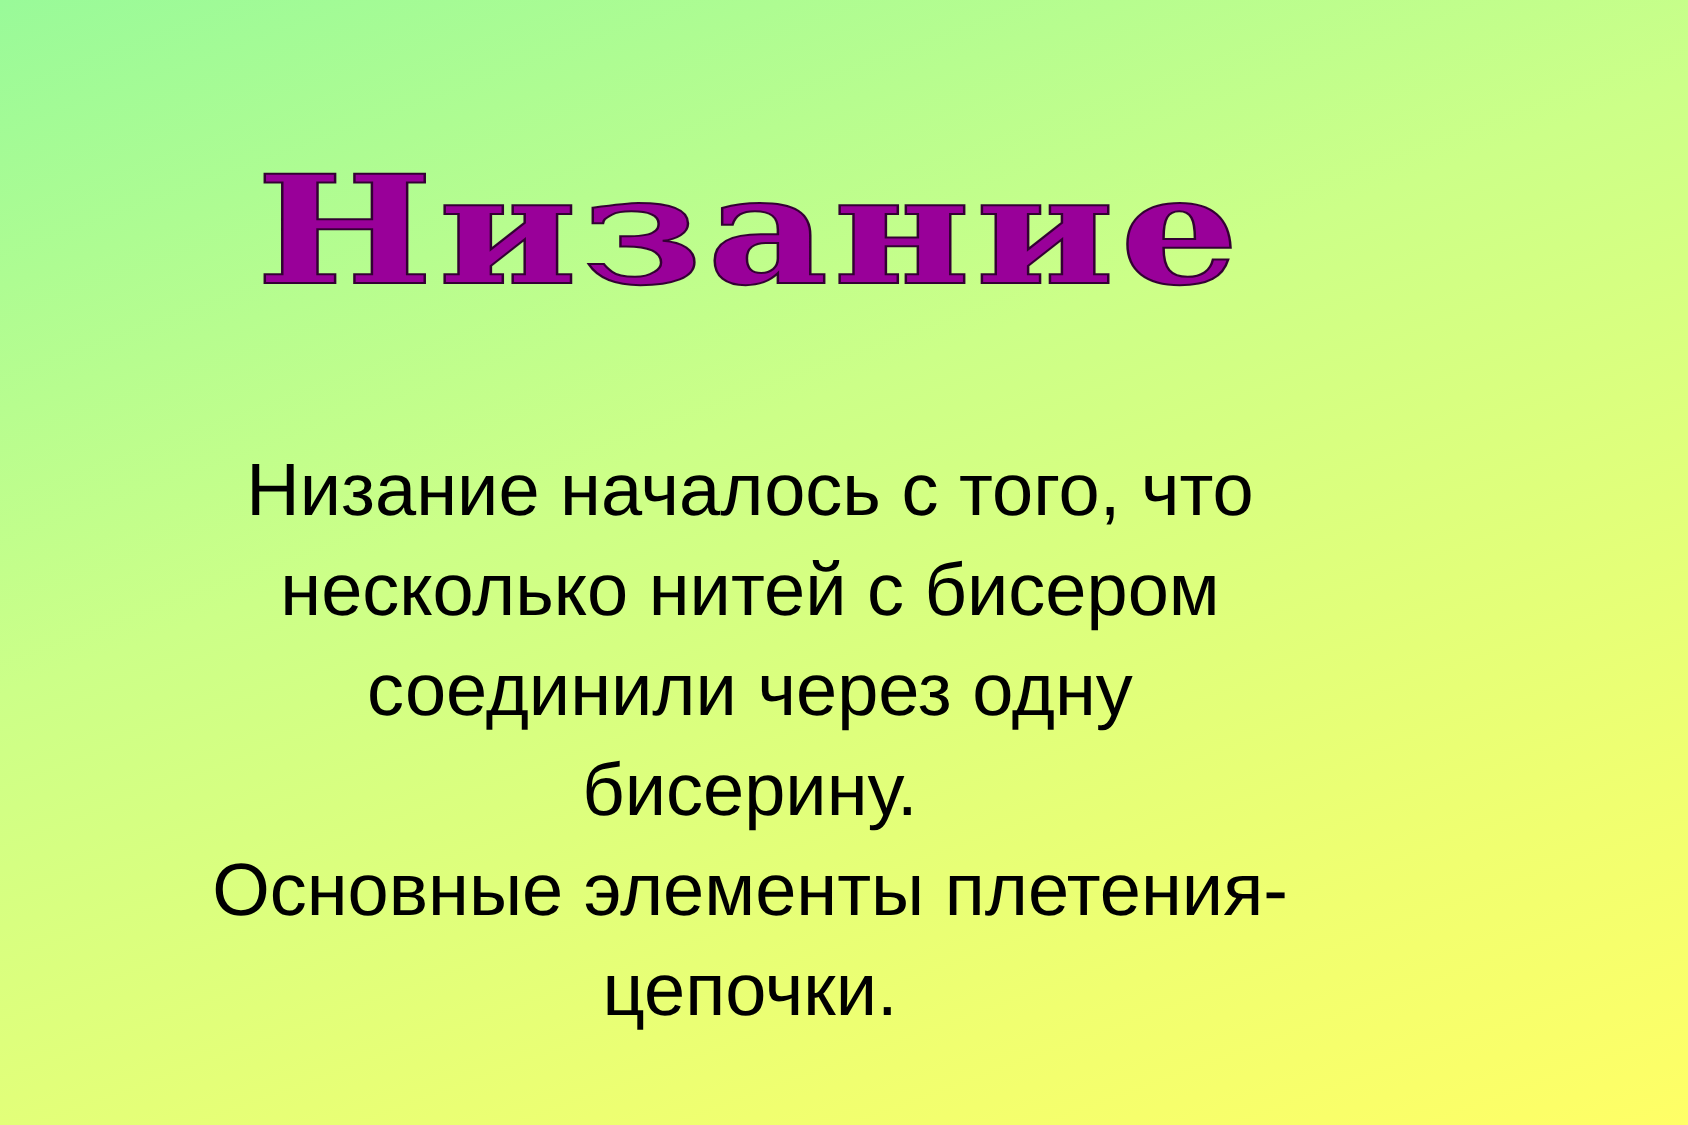Низание
Низание началось с того, что
несколько нитей с бисером
соединили через одну
бисерину.
Основные элементы плетения-
цепочки.